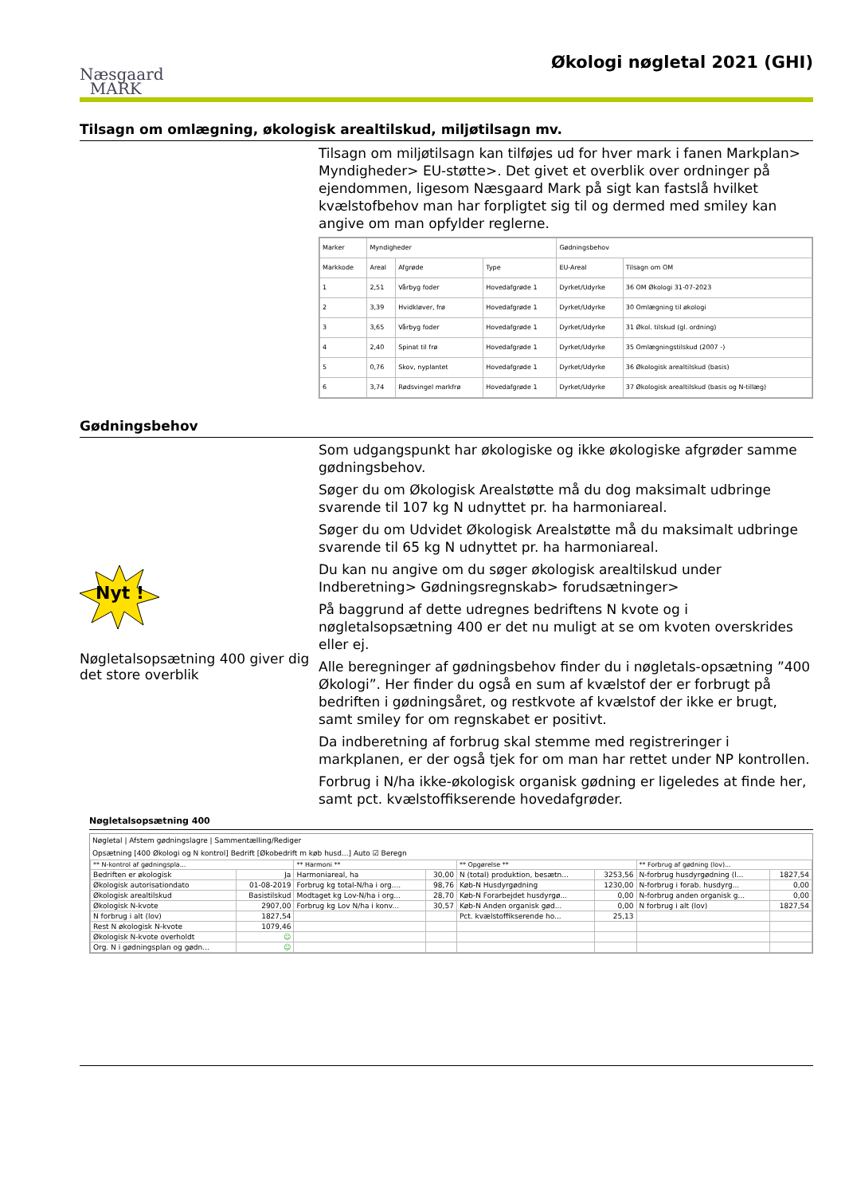Næsgaard
MARK
Økologi nøgletal 2021 (GHI)
Tilsagn om omlægning, økologisk arealtilskud, miljøtilsagn mv.
Tilsagn om miljøtilsagn kan tilføjes ud for hver mark i fanen Markplan> Myndigheder> EU-støtte>. Det givet et overblik over ordninger på ejendommen, ligesom Næsgaard Mark på sigt kan fastslå hvilket kvælstofbehov man har forpligtet sig til og dermed med smiley kan angive om man opfylder reglerne.
| Marker | Myndigheder | | | Gødningsbehov | |
| --- | --- | --- | --- | --- | --- |
| Markkode | Areal | Afgrøde | Type | EU-Areal | Tilsagn om OM |
| 1 | 2,51 | Vårbyg foder | Hovedafgrøde 1 | Dyrket/Udyrke | 36 OM Økologi 31-07-2023 |
| 2 | 3,39 | Hvidkløver, frø | Hovedafgrøde 1 | Dyrket/Udyrke | 30 Omlægning til økologi |
| 3 | 3,65 | Vårbyg foder | Hovedafgrøde 1 | Dyrket/Udyrke | 31 Økol. tilskud (gl. ordning) |
| 4 | 2,40 | Spinat til frø | Hovedafgrøde 1 | Dyrket/Udyrke | 35 Omlægningstilskud (2007 -) |
| 5 | 0,76 | Skov, nyplantet | Hovedafgrøde 1 | Dyrket/Udyrke | 36 Økologisk arealtilskud (basis) |
| 6 | 3,74 | Rødsvingel markfrø | Hovedafgrøde 1 | Dyrket/Udyrke | 37 Økologisk arealtilskud (basis og N-tillæg) |
Gødningsbehov
Nyt !
Nøgletalsopsætning 400 giver dig det store overblik
Som udgangspunkt har økologiske og ikke økologiske afgrøder samme gødningsbehov.
Søger du om Økologisk Arealstøtte må du dog maksimalt udbringe svarende til 107 kg N udnyttet pr. ha harmoniareal.
Søger du om Udvidet Økologisk Arealstøtte må du maksimalt udbringe svarende til 65 kg N udnyttet pr. ha harmoniareal.
Du kan nu angive om du søger økologisk arealtilskud under Indberetning> Gødningsregnskab> forudsætninger>
På baggrund af dette udregnes bedriftens N kvote og i nøgletalsopsætning 400 er det nu muligt at se om kvoten overskrides eller ej.
Alle beregninger af gødningsbehov finder du i nøgletals-opsætning ”400 Økologi”. Her finder du også en sum af kvælstof der er forbrugt på bedriften i gødningsåret, og restkvote af kvælstof der ikke er brugt, samt smiley for om regnskabet er positivt.
Da indberetning af forbrug skal stemme med registreringer i markplanen, er der også tjek for om man har rettet under NP kontrollen.
Forbrug i N/ha ikke-økologisk organisk gødning er ligeledes at finde her, samt pct. kvælstoffikserende hovedafgrøder.
Nøgletalsopsætning 400
Nøgletal | Afstem gødningslagre | Sammentælling/Rediger
Opsætning [400 Økologi og N kontrol] Bedrift [Økobedrift m køb husd...] Auto ☑ Beregn
| ** N-kontrol af gødningspla... | | ** Harmoni ** | | ** Opgørelse ** | | ** Forbrug af gødning (lov)... | |
| --- | --- | --- | --- | --- | --- | --- | --- |
| Bedriften er økologisk | Ja | Harmoniareal, ha | 30,00 | N (total) produktion, besætn... | 3253,56 | N-forbrug husdyrgødning (l... | 1827,54 |
| Økologisk autorisationdato | 01-08-2019 | Forbrug kg total-N/ha i org.... | 98,76 | Køb-N Husdyrgødning | 1230,00 | N-forbrug i forab. husdyrg... | 0,00 |
| Økologisk arealtilskud | Basistilskud | Modtaget kg Lov-N/ha i org... | 28,70 | Køb-N Forarbejdet husdyrgø... | 0,00 | N-forbrug anden organisk g... | 0,00 |
| Økologisk N-kvote | 2907,00 | Forbrug kg Lov N/ha i konv... | 30,57 | Køb-N Anden organisk gød... | 0,00 | N forbrug i alt (lov) | 1827,54 |
| N forbrug i alt (lov) | 1827,54 | | | Pct. kvælstoffikserende ho... | 25,13 | | |
| Rest N økologisk N-kvote | 1079,46 | | | | | | |
| Økologisk N-kvote overholdt | ☺ | | | | | | |
| Org. N i gødningsplan og gødn... | ☺ | | | | | | |